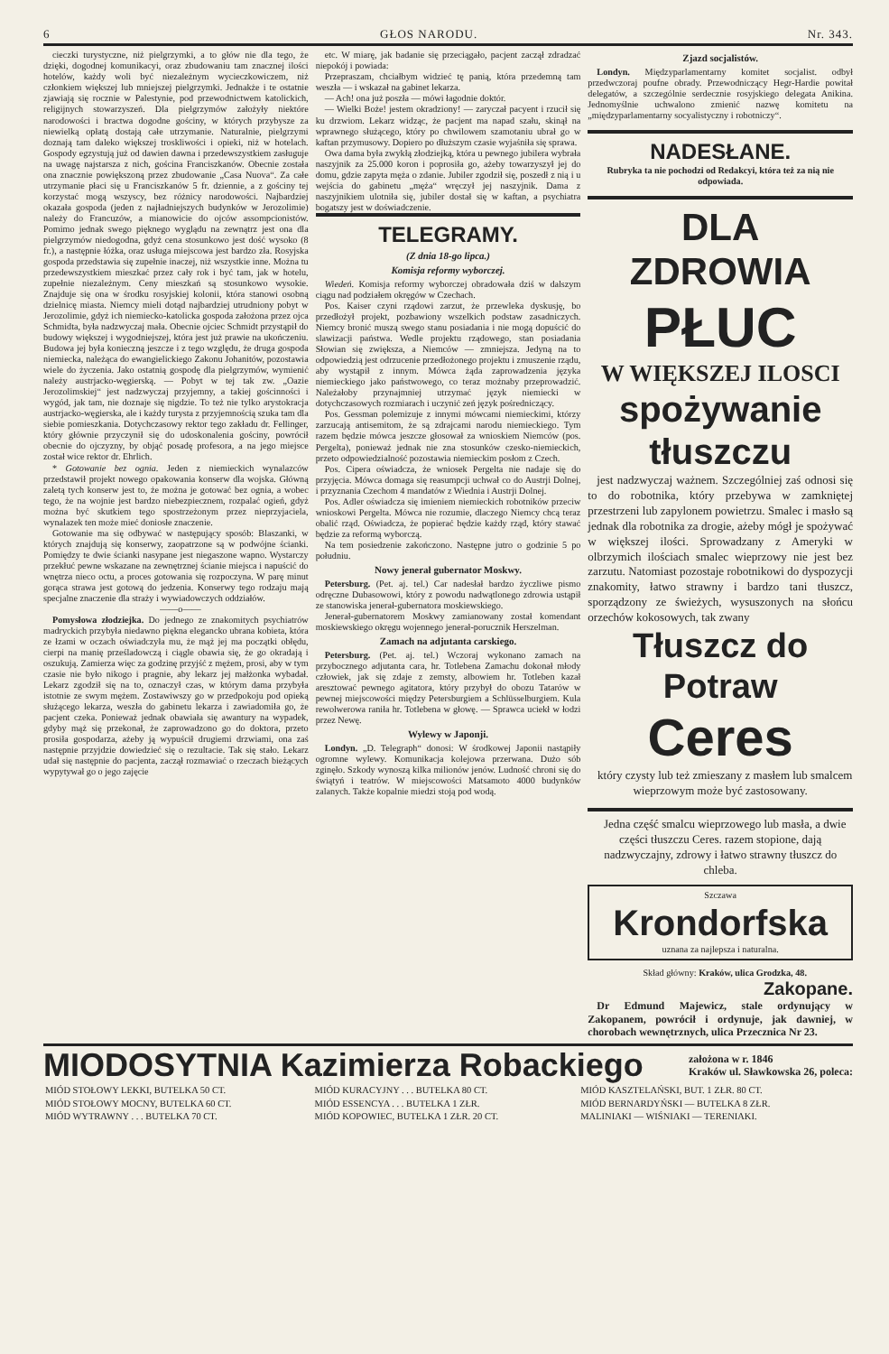6 GŁOS NARODU. Nr. 343.
cieczki turystyczne, niż pielgrzymki, a to głów nie dla tego, że dzięki, dogodnej komunikacyi, oraz zbudowaniu tam znacznej ilości hotelów, każdy woli być niezależnym wycieczkowiczem, niż członkiem większej lub mniejszej pielgrzymki. Jednakże i te ostatnie zjawiają się rocznie w Palestynie, pod przewodnictwem katolickich, religijnych stowarzyszeń. Dla pielgrzymów założyły niektóre narodowości i bractwa dogodne gościny, w których przybysze za niewielką opłatą dostają całe utrzymanie. Naturalnie, pielgrzymi doznają tam daleko większej troskliwości i opieki, niż w hotelach. Gospody egzystują już od dawien dawna i przedewszystkiem zasługuje na uwagę najstarsza z nich, gościna Franciszkanów. Obecnie została ona znacznie powiększoną przez zbudowanie „Casa Nuova“. Za całe utrzymanie płaci się u Franciszkanów 5 fr. dziennie, a z gościny tej korzystać mogą wszyscy, bez różnicy narodowości. Najbardziej okazała gospoda (jeden z najładniejszych budynków w Jerozolimie) należy do Francuzów, a mianowicie do ojców assompcionistów. Pomimo jednak swego pięknego wyglądu na zewnątrz jest ona dla pielgrzymów niedogodna, gdyż cena stosunkowo jest dość wysoko (8 fr.), a następnie łóżka, oraz usługa miejscowa jest bardzo zła. Rosyjska gospoda przedstawia się zupełnie inaczej, niż wszystkie inne. Można tu przedewszystkiem mieszkać przez cały rok i być tam, jak w hotelu, zupełnie niezależnym. Ceny mieszkań są stosunkowo wysokie. Znajduje się ona w środku rosyjskiej kolonii, która stanowi osobną dzielnicę miasta. Niemcy mieli dotąd najbardziej utrudniony pobyt w Jerozolimie, gdyż ich niemiecko-katolicka gospoda założona przez ojca Schmidta, była nadzwyczaj mała. Obecnie ojciec Schmidt przystąpił do budowy większej i wygodniejszej, która jest już prawie na ukończeniu. Budowa jej była konieczną jeszcze i z tego względu, że druga gospoda niemiecka, należąca do ewangielickiego Zakonu Johanitów, pozostawia wiele do życzenia. Jako ostatnią gospodę dla pielgrzymów, wymienić należy austrjacko-węgierską. — Pobyt w tej tak zw. „Oazie Jerozolimskiej“ jest nadzwyczaj przyjemny, a takiej gościnności i wygód, jak tam, nie doznaje się nigdzie. To też nie tylko arystokracja austrjacko-węgierska, ale i każdy turysta z przyjemnością szuka tam dla siebie pomieszkania. Dotychczasowy rektor tego zakładu dr. Fellinger, który głównie przyczynił się do udoskonalenia gościny, powrócił obecnie do ojczyzny, by objąć posadę profesora, a na jego miejsce został wice rektor dr. Ehrlich.
* Gotowanie bez ognia. Jeden z niemieckich wynalazców przedstawił projekt nowego opakowania konserw dla wojska. Główną zaletą tych konserw jest to, że można je gotować bez ognia, a wobec tego, że na wojnie jest bardzo niebezpiecznem, rozpalać ogień, gdyż można być skutkiem tego spostrzeżonym przez nieprzyjaciela, wynalazek ten może mieć doniosłe znaczenie.
Gotowanie ma się odbywać w następujący sposób: Blaszanki, w których znajdują się konserwy, zaopatrzone są w podwójne ścianki. Pomiędzy te dwie ścianki nasypane jest niegaszone wapno. Wystarczy przekłuć pewne wskazane na zewnętrznej ścianie miejsca i napuścić do wnętrza nieco octu, a proces gotowania się rozpoczyna. W parę minut gorąca strawa jest gotową do jedzenia. Konserwy tego rodzaju mają specjalne znaczenie dla straży i wywiadowczych oddziałów.
——o——
Pomysłowa złodziejka. Do jednego ze znakomitych psychiatrów madryckich przybyła niedawno piękna elegancko ubrana kobieta, która ze łzami w oczach oświadczyła mu, że mąż jej ma początki obłędu, cierpi na manię prześladowczą i ciągle obawia się, że go okradają i oszukują. Zamierza więc za godzinę przyjść z mężem, prosi, aby w tym czasie nie było nikogo i pragnie, aby lekarz jej małżonka wybadał. Lekarz zgodził się na to, oznaczył czas, w którym dama przybyła istotnie ze swym mężem. Zostawiwszy go w przedpokoju pod opieką służącego lekarza, weszła do gabinetu lekarza i zawiadomiła go, że pacjent czeka. Ponieważ jednak obawiała się awantury na wypadek, gdyby mąż się przekonał, że zaprowadzono go do doktora, przeto prosiła gospodarza, ażeby ją wypuścił drugiemi drzwiami, ona zaś następnie przyjdzie dowiedzieć się o rezultacie. Tak się stało. Lekarz udał się następnie do pacjenta, zaczął rozmawiać o rzeczach bieżących wypytywał go o jego zajęcie
etc. W miarę, jak badanie się przeciągało, pacjent zaczął zdradzać niepokój i powiada:
Przepraszam, chciałbym widzieć tę panią, która przedemną tam weszła — i wskazał na gabinet lekarza.
— Ach! ona już poszła — mówi łagodnie doktór.
— Wielki Boże! jestem okradziony! — zaryczał pacyent i rzucił się ku drzwiom. Lekarz widząc, że pacjent ma napad szału, skinął na wprawnego służącego, który po chwilowem szamotaniu ubrał go w kaftan przymusowy. Dopiero po dłuższym czasie wyjaśniła się sprawa.
Owa dama była zwykłą złodziejką, która u pewnego jubilera wybrała naszyjnik za 25.000 koron i poprosiła go, ażeby towarzyszył jej do domu, gdzie zapyta męża o zdanie. Jubiler zgodził się, poszedł z nią i u wejścia do gabinetu „męża“ wręczył jej naszyjnik. Dama z naszyjnikiem ulotniła się, jubiler dostał się w kaftan, a psychiatra bogatszy jest w doświadczenie.
TELEGRAMY.
(Z dnia 18-go lipca.)
Komisja reformy wyborczej.
Wiedeń. Komisja reformy wyborczej obradowała dziś w dalszym ciągu nad podziałem okręgów w Czechach.
Pos. Kaiser czyni rządowi zarzut, że przewleka dyskusję, bo przedłożył projekt, pozbawiony wszelkich podstaw zasadniczych. Niemcy bronić muszą swego stanu posiadania i nie mogą dopuścić do slawizacji państwa. Wedle projektu rządowego, stan posiadania Słowian się zwiększa, a Niemców — zmniejsza. Jedyną na to odpowiedzią jest odrzucenie przedłożonego projektu i zmuszenie rządu, aby wystąpił z innym. Mówca żąda zaprowadzenia języka niemieckiego jako państwowego, co teraz możnaby przeprowadzić. Należałoby przynajmniej utrzymać język niemiecki w dotychczasowych rozmiarach i uczynić zeń język pośredniczący.
Pos. Gessman polemizuje z innymi mówcami niemieckimi, którzy zarzucają antisemitom, że są zdrajcami narodu niemieckiego. Tym razem będzie mówca jeszcze głosował za wnioskiem Niemców (pos. Pergelta), ponieważ jednak nie zna stosunków czesko-niemieckich, przeto odpowiedzialność pozostawia niemieckim posłom z Czech.
Pos. Cipera oświadcza, że wniosek Pergelta nie nadaje się do przyjęcia. Mówca domaga się reasumpcji uchwał co do Austrji Dolnej, i przyznania Czechom 4 mandatów z Wiednia i Austrji Dolnej.
Pos. Adler oświadcza się imieniem niemieckich robotników przeciw wnioskowi Pergelta. Mówca nie rozumie, dlaczego Niemcy chcą teraz obalić rząd. Oświadcza, że popierać będzie każdy rząd, który stawać będzie za reformą wyborczą.
Na tem posiedzenie zakończono. Następne jutro o godzinie 5 po południu.
Nowy jenerał gubernator Moskwy.
Petersburg. (Pet. aj. tel.) Car nadesłał bardzo życzliwe pismo odręczne Dubasowowi, który z powodu nadwątlonego zdrowia ustąpił ze stanowiska jenerał-gubernatora moskiewskiego.
Jenerał-gubernatorem Moskwy zamianowany został komendant moskiewskiego okręgu wojennego jenerał-porucznik Herszelman.
Zamach na adjutanta carskiego.
Petersburg. (Pet. aj. tel.) Wczoraj wykonano zamach na przybocznego adjutanta cara, hr. Totlebena Zamachu dokonał młody człowiek, jak się zdaje z zemsty, albowiem hr. Totleben kazał aresztować pewnego agitatora, który przybył do obozu Tatarów w pewnej miejscowości między Petersburgiem a Schlüsselburgiem. Kula rewolwerowa raniła hr. Totlebena w głowę. — Sprawca uciekł w łodzi przez Newę.
Wylewy w Japonji.
Londyn. „D. Telegraph“ donosi: W środkowej Japonii nastąpiły ogromne wylewy. Komunikacja kolejowa przerwana. Dużo sób zginęło. Szkody wynoszą kilka milionów jenów. Ludność chroni się do świątyń i teatrów. W miejscowości Matsamoto 4000 budynków zalanych. Także kopalnie miedzi stoją pod wodą.
Zjazd socjalistów.
Londyn. Międzyparlamentarny komitet socjalist. odbył przedwczoraj poufne obrady. Przewodniczący Hegr-Hardie powitał delegatów, a szczególnie serdecznie rosyjskiego delegata Anikina. Jednomyślnie uchwalono zmienić nazwę komitetu na „międzyparlamentarny socyalistyczny i robotniczy“.
NADESŁANE.
Rubryka ta nie pochodzi od Redakcyi, która też za nią nie odpowiada.
DLA ZDROWIA
PŁUC
W WIĘKSZEJ ILOSCI
spożywanie
tłuszczu
jest nadzwyczaj ważnem. Szczególniej zaś odnosi się to do robotnika, który przebywa w zamkniętej przestrzeni lub zapylonem powietrzu. Smalec i masło są jednak dla robotnika za drogie, ażeby mógł je spożywać w większej ilości. Sprowadzany z Ameryki w olbrzymich ilościach smalec wieprzowy nie jest bez zarzutu. Natomiast pozostaje robotnikowi do dyspozycji znakomity, łatwo strawny i bardzo tani tłuszcz, sporządzony ze świeżych, wysuszonych na słońcu orzechów kokosowych, tak zwany
Tłuszcz do Potraw
Ceres
który czysty lub też zmieszany z masłem lub smalcem wieprzowym może być zastosowany.
Jedna część smalcu wieprzowego lub masła, a dwie części tłuszczu Ceres. razem stopione, dają nadzwyczajny, zdrowy i łatwo strawny tłuszcz do chleba.
Szczawa
Krondorfska
uznana za najlepsza i naturalna.
Skład główny: Kraków, ulica Grodzka, 48.
Zakopane.
Dr Edmund Majewicz, stale ordynujący w Zakopanem, powrócił i ordynuje, jak dawniej, w chorobach wewnętrznych, ulica Przecznica Nr 23.
MIODOSYTNIA Kazimierza Robackiego
założona w r. 1846
Kraków ul. Sławkowska 26, poleca:
| MIÓD STOŁOWY LEKKI, BUTELKA 50 CT. | MIÓD KURACYJNY . . . BUTELKA 80 CT. | MIÓD KASZTELAŃSKI, BUT. 1 ZŁR. 80 CT. |
| MIÓD STOŁOWY MOCNY, BUTELKA 60 CT. | MIÓD ESSENCYA . . . BUTELKA 1 ZŁR. | MIÓD BERNARDYŃSKI — BUTELKA 8 ZŁR. |
| MIÓD WYTRAWNY . . . BUTELKA 70 CT. | MIÓD KOPOWIEC, BUTELKA 1 ZŁR. 20 CT. | MALINIAKI — WIŚNIAKI — TERENIAKI. |